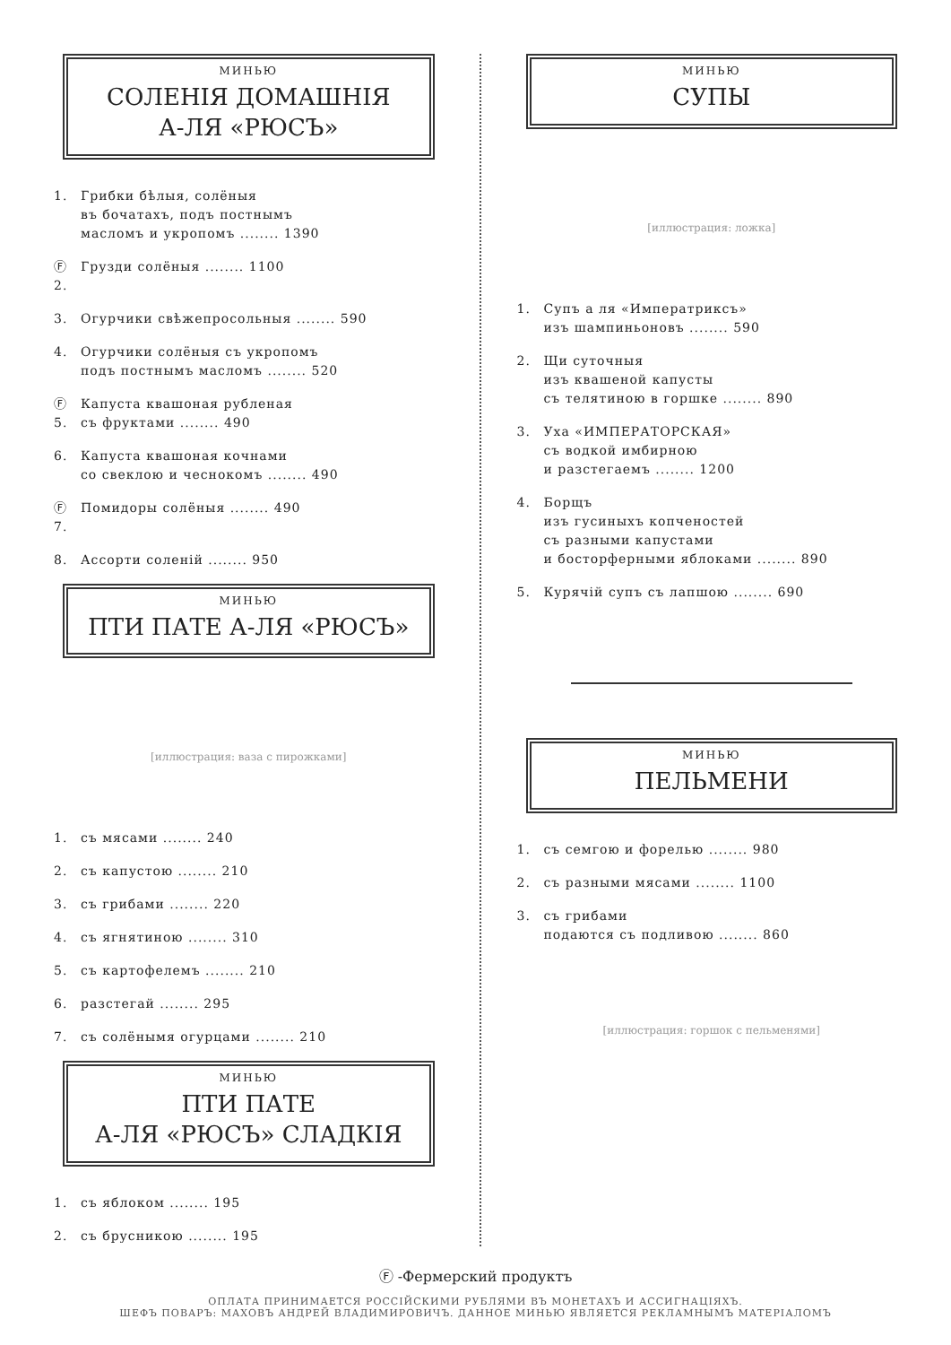МИНЬЮ
СОЛЕНІЯ ДОМАШНІЯ
А-ЛЯ «РЮСЪ»
1. Грибки бѣлыя, солёныя
въ бочатахъ, подъ постнымъ
масломъ и укропомъ ........ 1390
Ⓕ 2. Грузди солёныя ........ 1100
3. Огурчики свѣжепросольныя ........ 590
4. Огурчики солёныя съ укропомъ
подъ постнымъ масломъ ........ 520
Ⓕ 5. Капуста квашоная рубленая
съ фруктами ........ 490
6. Капуста квашоная кочнами
со свеклою и чеснокомъ ........ 490
Ⓕ 7. Помидоры солёныя ........ 490
8. Ассорти соленій ........ 950
МИНЬЮ
ПТИ ПАТЕ А-ЛЯ «РЮСЪ»
[иллюстрация: ваза с пирожками]
1. съ мясами ........ 240
2. съ капустою ........ 210
3. съ грибами ........ 220
4. съ ягнятиною ........ 310
5. съ картофелемъ ........ 210
6. разстегай ........ 295
7. съ солёнымя огурцами ........ 210
МИНЬЮ
ПТИ ПАТЕ
А-ЛЯ «РЮСЪ» СЛАДКІЯ
1. съ яблоком ........ 195
2. съ брусникою ........ 195
МИНЬЮ
СУПЫ
[иллюстрация: ложка]
1. Супъ а ля «Императриксъ»
изъ шампиньоновъ ........ 590
2. Щи суточныя
изъ квашеной капусты
съ телятиною в горшке ........ 890
3. Уха «ИМПЕРАТОРСКАЯ»
съ водкой имбирною
и разстегаемъ ........ 1200
4. Борщъ
изъ гусиныхъ копченостей
съ разными капустами
и босторферными яблоками ........ 890
5. Курячій супъ съ лапшою ........ 690
МИНЬЮ
ПЕЛЬМЕНИ
1. съ семгою и форелью ........ 980
2. съ разными мясами ........ 1100
3. съ грибами
подаются съ подливою ........ 860
[иллюстрация: горшок с пельменями]
Ⓕ -Фермерский продуктъ
ОПЛАТА ПРИНИМАЕТСЯ РОССІЙСКИМИ РУБЛЯМИ ВЪ МОНЕТАХЪ И АССИГНАЦІЯХЪ.
ШЕФЪ ПОВАРЪ: МАХОВЪ АНДРЕЙ ВЛАДИМИРОВИЧЪ. ДАННОЕ МИНЬЮ ЯВЛЯЕТСЯ РЕКЛАМНЫМЪ МАТЕРІАЛОМЪ